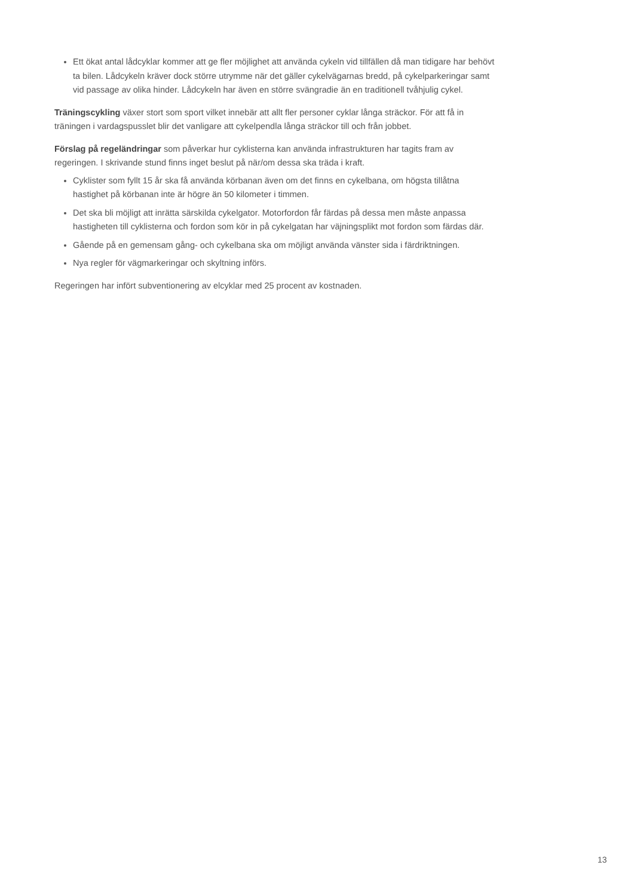Ett ökat antal lådcyklar kommer att ge fler möjlighet att använda cykeln vid tillfällen då man tidigare har behövt ta bilen. Lådcykeln kräver dock större utrymme när det gäller cykelvägarnas bredd, på cykelparkeringar samt vid passage av olika hinder. Lådcykeln har även en större svängradie än en traditionell tvåhjulig cykel.
Träningscykling växer stort som sport vilket innebär att allt fler personer cyklar långa sträckor. För att få in träningen i vardagspusslet blir det vanligare att cykelpendla långa sträckor till och från jobbet.
Förslag på regeländringar som påverkar hur cyklisterna kan använda infrastrukturen har tagits fram av regeringen. I skrivande stund finns inget beslut på när/om dessa ska träda i kraft.
Cyklister som fyllt 15 år ska få använda körbanan även om det finns en cykelbana, om högsta tillåtna hastighet på körbanan inte är högre än 50 kilometer i timmen.
Det ska bli möjligt att inrätta särskilda cykelgator. Motorfordon får färdas på dessa men måste anpassa hastigheten till cyklisterna och fordon som kör in på cykelgatan har väjningsplikt mot fordon som färdas där.
Gående på en gemensam gång- och cykelbana ska om möjligt använda vänster sida i färdriktningen.
Nya regler för vägmarkeringar och skyltning införs.
Regeringen har infört subventionering av elcyklar med 25 procent av kostnaden.
13